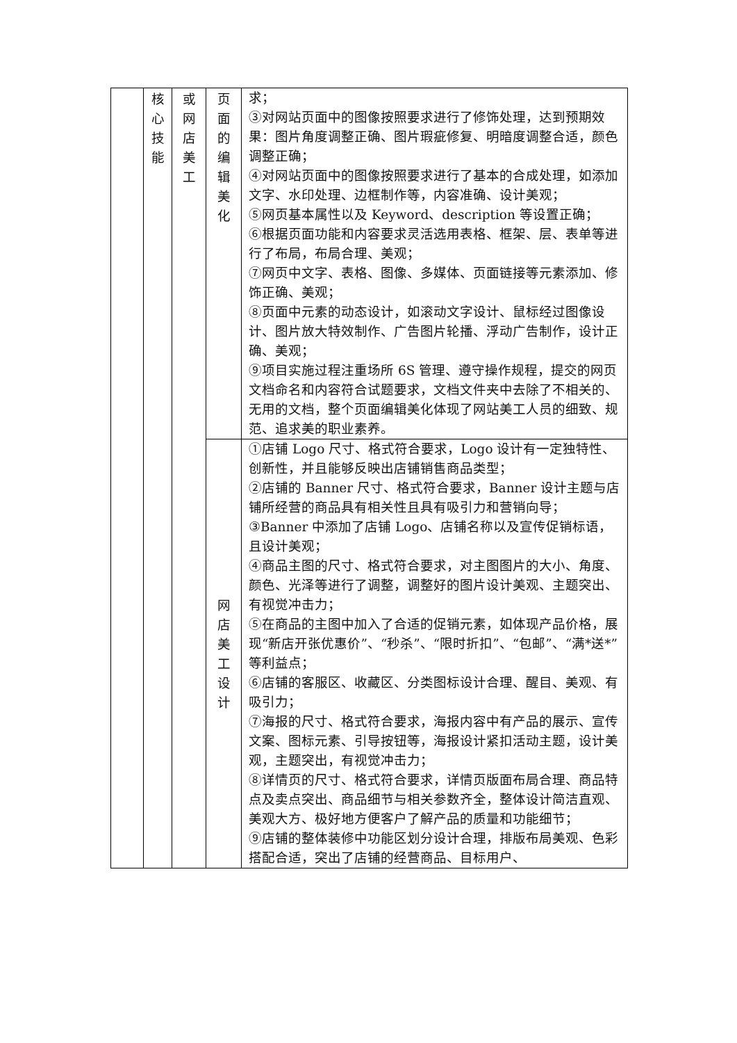| | 核 心 技 能 | 或 网 店 美 工 | 页 面 的 编 辑 美 化 | 求； ③对网站页面中的图像按照要求进行了修饰处理，达到预期效果：图片角度调整正确、图片瑕疵修复、明暗度调整合适，颜色调整正确； ④对网站页面中的图像按照要求进行了基本的合成处理，如添加文字、水印处理、边框制作等，内容准确、设计美观； ⑤网页基本属性以及 Keyword、description 等设置正确； ⑥根据页面功能和内容要求灵活选用表格、框架、层、表单等进行了布局，布局合理、美观； ⑦网页中文字、表格、图像、多媒体、页面链接等元素添加、修饰正确、美观； ⑧页面中元素的动态设计，如滚动文字设计、鼠标经过图像设计、图片放大特效制作、广告图片轮播、浮动广告制作，设计正确、美观； ⑨项目实施过程注重场所 6S 管理、遵守操作规程，提交的网页文档命名和内容符合试题要求，文档文件夹中去除了不相关的、无用的文档，整个页面编辑美化体现了网站美工人员的细致、规范、追求美的职业素养。 |
| | | | 网 店 美 工 设 计 | ①店铺 Logo 尺寸、格式符合要求，Logo 设计有一定独特性、创新性，并且能够反映出店铺销售商品类型； ②店铺的 Banner 尺寸、格式符合要求，Banner 设计主题与店铺所经营的商品具有相关性且具有吸引力和营销向导； ③Banner 中添加了店铺 Logo、店铺名称以及宣传促销标语，且设计美观； ④商品主图的尺寸、格式符合要求，对主图图片的大小、角度、颜色、光泽等进行了调整，调整好的图片设计美观、主题突出、有视觉冲击力； ⑤在商品的主图中加入了合适的促销元素，如体现产品价格，展现“新店开张优惠价”、“秒杀”、“限时折扣”、“包邮”、“满*送*”等利益点； ⑥店铺的客服区、收藏区、分类图标设计合理、醒目、美观、有吸引力； ⑦海报的尺寸、格式符合要求，海报内容中有产品的展示、宣传文案、图标元素、引导按钮等，海报设计紧扣活动主题，设计美观，主题突出，有视觉冲击力； ⑧详情页的尺寸、格式符合要求，详情页版面布局合理、商品特点及卖点突出、商品细节与相关参数齐全，整体设计简洁直观、美观大方、极好地方便客户了解产品的质量和功能细节； ⑨店铺的整体装修中功能区划分设计合理，排版布局美观、色彩搭配合适，突出了店铺的经营商品、目标用户、 |